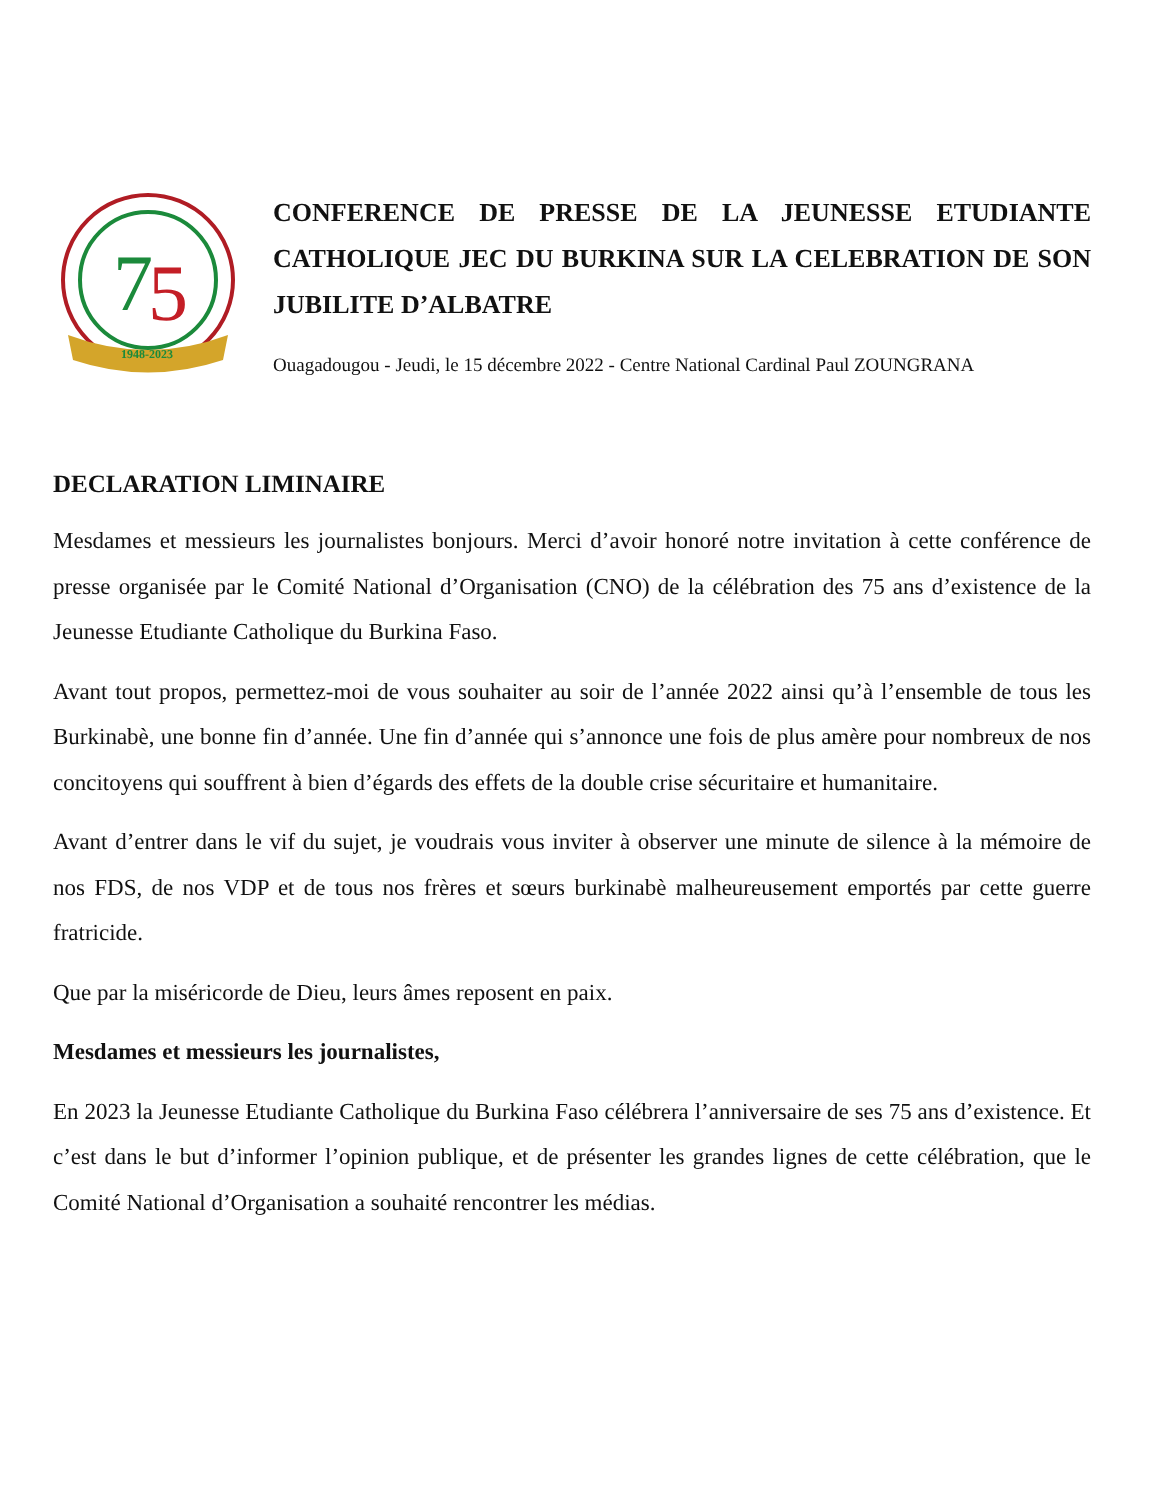7
5
1948-2023
CONFERENCE DE PRESSE DE LA JEUNESSE ETUDIANTE CATHOLIQUE JEC DU BURKINA SUR LA CELEBRATION DE SON JUBILITE D’ALBATRE
Ouagadougou - Jeudi, le 15 décembre 2022 - Centre National Cardinal Paul ZOUNGRANA
DECLARATION LIMINAIRE
Mesdames et messieurs les journalistes bonjours. Merci d’avoir honoré notre invitation à cette conférence de presse organisée par le Comité National d’Organisation (CNO) de la célébration des 75 ans d’existence de la Jeunesse Etudiante Catholique du Burkina Faso.
Avant tout propos, permettez-moi de vous souhaiter au soir de l’année 2022 ainsi qu’à l’ensemble de tous les Burkinabè, une bonne fin d’année. Une fin d’année qui s’annonce une fois de plus amère pour nombreux de nos concitoyens qui souffrent à bien d’égards des effets de la double crise sécuritaire et humanitaire.
Avant d’entrer dans le vif du sujet, je voudrais vous inviter à observer une minute de silence à la mémoire de nos FDS, de nos VDP et de tous nos frères et sœurs burkinabè malheureusement emportés par cette guerre fratricide.
Que par la miséricorde de Dieu, leurs âmes reposent en paix.
Mesdames et messieurs les journalistes,
En 2023 la Jeunesse Etudiante Catholique du Burkina Faso célébrera l’anniversaire de ses 75 ans d’existence. Et c’est dans le but d’informer l’opinion publique, et de présenter les grandes lignes de cette célébration, que le Comité National d’Organisation a souhaité rencontrer les médias.